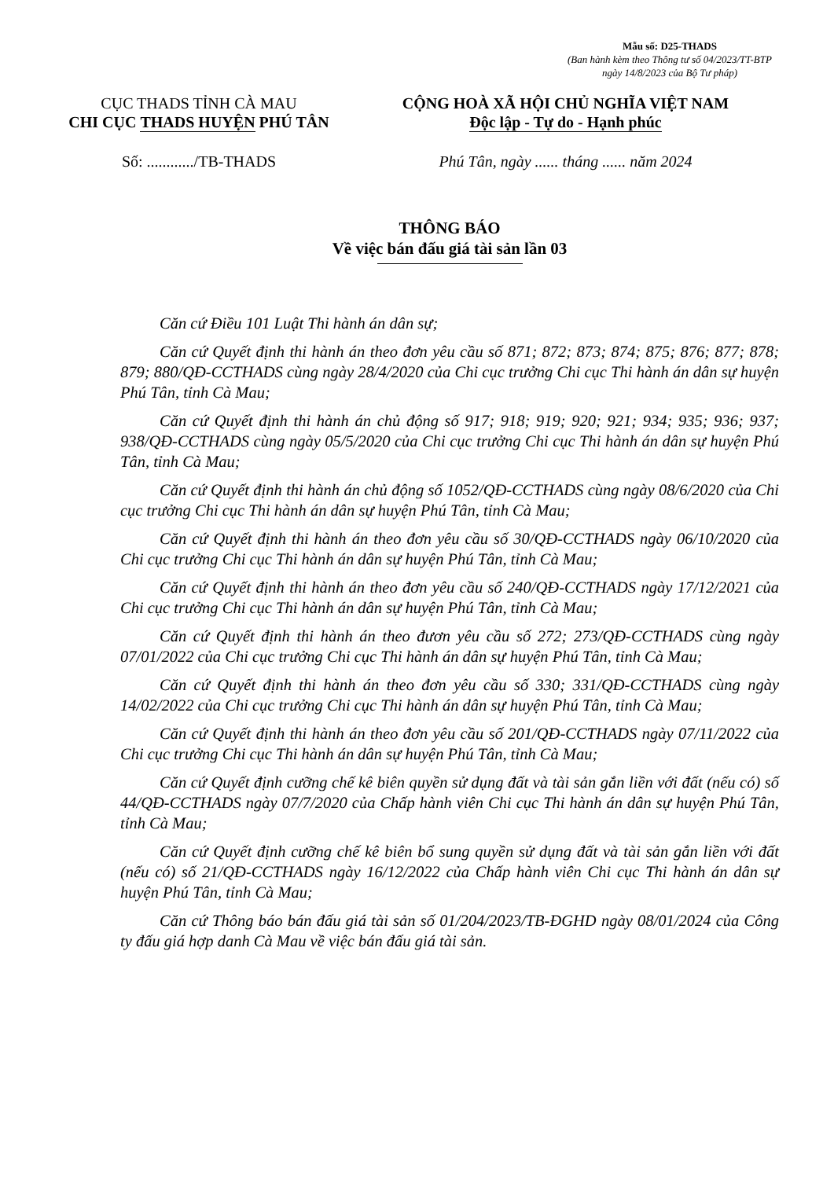Mẫu số: D25-THADS
(Ban hành kèm theo Thông tư số 04/2023/TT-BTP
ngày 14/8/2023 của Bộ Tư pháp)
CỤC THADS TỈNH CÀ MAU
CHI CỤC THADS HUYỆN PHÚ TÂN
CỘNG HOÀ XÃ HỘI CHỦ NGHĨA VIỆT NAM
Độc lập - Tự do - Hạnh phúc
Số: ............/TB-THADS Phú Tân, ngày ...... tháng ...... năm 2024
THÔNG BÁO
Về việc bán đấu giá tài sản lần 03
Căn cứ Điều 101 Luật Thi hành án dân sự;
Căn cứ Quyết định thi hành án theo đơn yêu cầu số 871; 872; 873; 874; 875; 876; 877; 878; 879; 880/QĐ-CCTHADS cùng ngày 28/4/2020 của Chi cục trưởng Chi cục Thi hành án dân sự huyện Phú Tân, tỉnh Cà Mau;
Căn cứ Quyết định thi hành án chủ động số 917; 918; 919; 920; 921; 934; 935; 936; 937; 938/QĐ-CCTHADS cùng ngày 05/5/2020 của Chi cục trưởng Chi cục Thi hành án dân sự huyện Phú Tân, tỉnh Cà Mau;
Căn cứ Quyết định thi hành án chủ động số 1052/QĐ-CCTHADS cùng ngày 08/6/2020 của Chi cục trưởng Chi cục Thi hành án dân sự huyện Phú Tân, tỉnh Cà Mau;
Căn cứ Quyết định thi hành án theo đơn yêu cầu số 30/QĐ-CCTHADS ngày 06/10/2020 của Chi cục trưởng Chi cục Thi hành án dân sự huyện Phú Tân, tỉnh Cà Mau;
Căn cứ Quyết định thi hành án theo đơn yêu cầu số 240/QĐ-CCTHADS ngày 17/12/2021 của Chi cục trưởng Chi cục Thi hành án dân sự huyện Phú Tân, tỉnh Cà Mau;
Căn cứ Quyết định thi hành án theo đươn yêu cầu số 272; 273/QĐ-CCTHADS cùng ngày 07/01/2022 của Chi cục trưởng Chi cục Thi hành án dân sự huyện Phú Tân, tỉnh Cà Mau;
Căn cứ Quyết định thi hành án theo đơn yêu cầu số 330; 331/QĐ-CCTHADS cùng ngày 14/02/2022 của Chi cục trưởng Chi cục Thi hành án dân sự huyện Phú Tân, tỉnh Cà Mau;
Căn cứ Quyết định thi hành án theo đơn yêu cầu số 201/QĐ-CCTHADS ngày 07/11/2022 của Chi cục trưởng Chi cục Thi hành án dân sự huyện Phú Tân, tỉnh Cà Mau;
Căn cứ Quyết định cưỡng chế kê biên quyền sử dụng đất và tài sản gắn liền với đất (nếu có) số 44/QĐ-CCTHADS ngày 07/7/2020 của Chấp hành viên Chi cục Thi hành án dân sự huyện Phú Tân, tỉnh Cà Mau;
Căn cứ Quyết định cưỡng chế kê biên bổ sung quyền sử dụng đất và tài sản gắn liền với đất (nếu có) số 21/QĐ-CCTHADS ngày 16/12/2022 của Chấp hành viên Chi cục Thi hành án dân sự huyện Phú Tân, tỉnh Cà Mau;
Căn cứ Thông báo bán đấu giá tài sản số 01/204/2023/TB-ĐGHD ngày 08/01/2024 của Công ty đấu giá hợp danh Cà Mau về việc bán đấu giá tài sản.